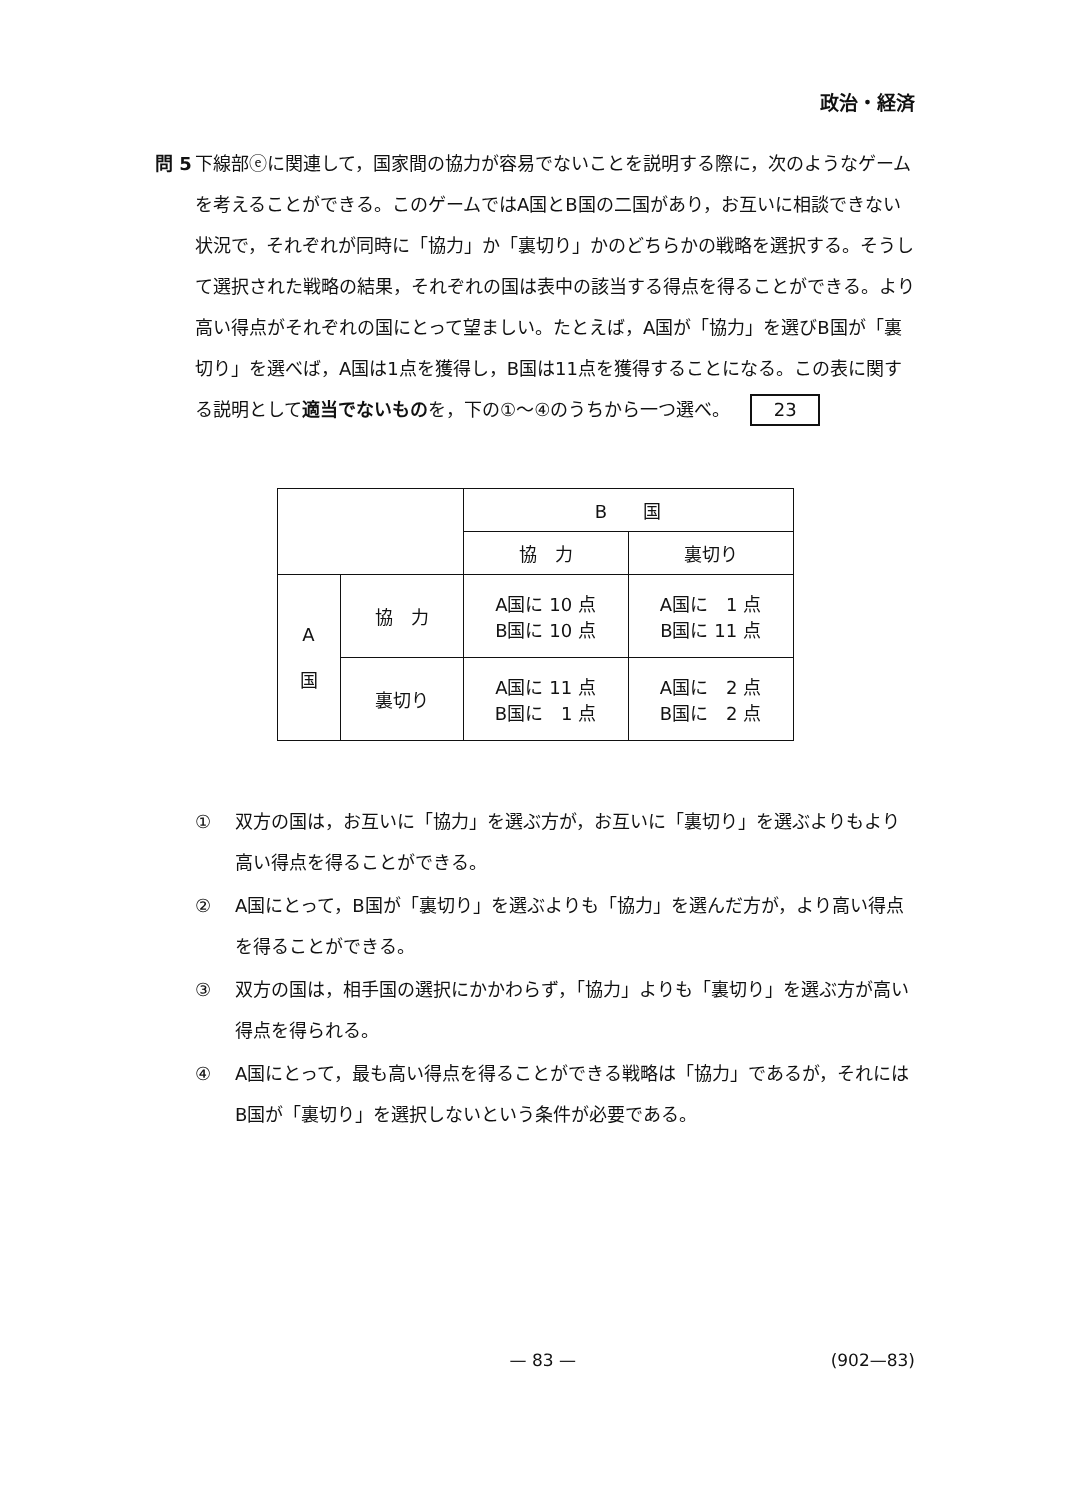政治・経済
問 5 下線部ⓔに関連して，国家間の協力が容易でないことを説明する際に，次のようなゲームを考えることができる。このゲームではA国とB国の二国があり，お互いに相談できない状況で，それぞれが同時に「協力」か「裏切り」かのどちらかの戦略を選択する。そうして選択された戦略の結果，それぞれの国は表中の該当する得点を得ることができる。より高い得点がそれぞれの国にとって望ましい。たとえば，A国が「協力」を選びB国が「裏切り」を選べば，A国は1点を獲得し，B国は11点を獲得することになる。この表に関する説明として適当でないものを，下の①～④のうちから一つ選べ。 23
| | | B 国 | |
| | | 協 力 | 裏切り |
| A 国 | 協 力 | A国に 10 点 B国に 10 点 | A国に 1 点 B国に 11 点 |
| | 裏切り | A国に 11 点 B国に 1 点 | A国に 2 点 B国に 2 点 |
① 双方の国は，お互いに「協力」を選ぶ方が，お互いに「裏切り」を選ぶよりもより高い得点を得ることができる。
② A国にとって，B国が「裏切り」を選ぶよりも「協力」を選んだ方が，より高い得点を得ることができる。
③ 双方の国は，相手国の選択にかかわらず，「協力」よりも「裏切り」を選ぶ方が高い得点を得られる。
④ A国にとって，最も高い得点を得ることができる戦略は「協力」であるが，それにはB国が「裏切り」を選択しないという条件が必要である。
— 83 — (902—83)